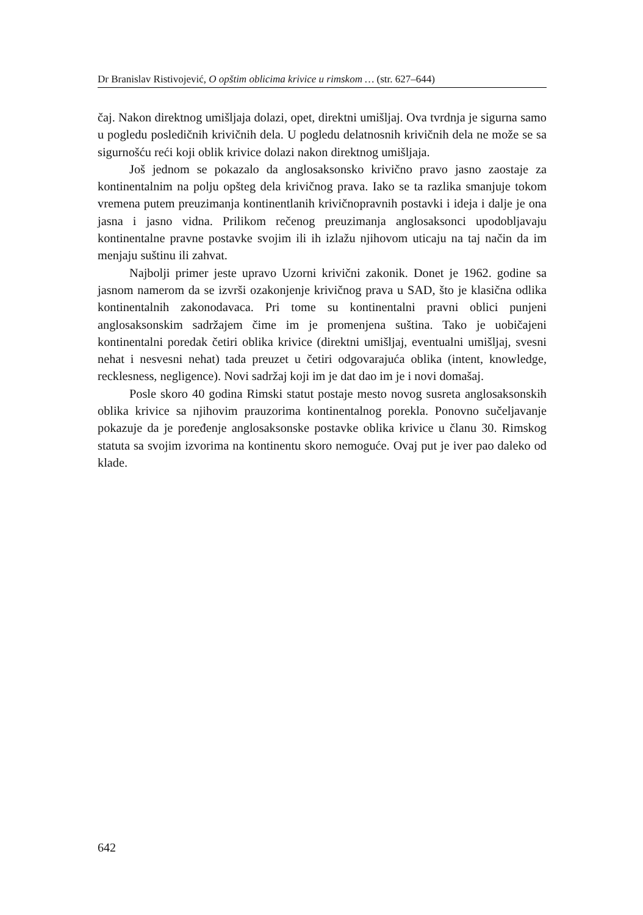Dr Branislav Ristivojević, O opštim oblicima krivice u rimskom … (str. 627–644)
čaj. Nakon direktnog umišljaja dolazi, opet, direktni umišljaj. Ova tvrdnja je sigurna samo u pogledu posledičnih krivičnih dela. U pogledu delatnosnih krivičnih dela ne može se sa sigurnošću reći koji oblik krivice dolazi nakon direktnog umišljaja.
Još jednom se pokazalo da anglosaksonsko krivično pravo jasno zaostaje za kontinentalnim na polju opšteg dela krivičnog prava. Iako se ta razlika smanjuje tokom vremena putem preuzimanja kontinentlanih krivičnopravnih postavki i ideja i dalje je ona jasna i jasno vidna. Prilikom rečenog preuzimanja anglosaksonci upodobljavaju kontinentalne pravne postavke svojim ili ih izlažu njihovom uticaju na taj način da im menjaju suštinu ili zahvat.
Najbolji primer jeste upravo Uzorni krivični zakonik. Donet je 1962. godine sa jasnom namerom da se izvrši ozakonjenje krivičnog prava u SAD, što je klasična odlika kontinentalnih zakonodavaca. Pri tome su kontinentalni pravni oblici punjeni anglosaksonskim sadržajem čime im je promenjena suština. Tako je uobičajeni kontinentalni poredak četiri oblika krivice (direktni umišljaj, eventualni umišljaj, svesni nehat i nesvesni nehat) tada preuzet u četiri odgovarajuća oblika (intent, knowledge, recklesness, negligence). Novi sadržaj koji im je dat dao im je i novi domašaj.
Posle skoro 40 godina Rimski statut postaje mesto novog susreta anglosaksonskih oblika krivice sa njihovim prauzorima kontinentalnog porekla. Ponovno sučeljavanje pokazuje da je poređenje anglosaksonske postavke oblika krivice u članu 30. Rimskog statuta sa svojim izvorima na kontinentu skoro nemoguće. Ovaj put je iver pao daleko od klade.
642